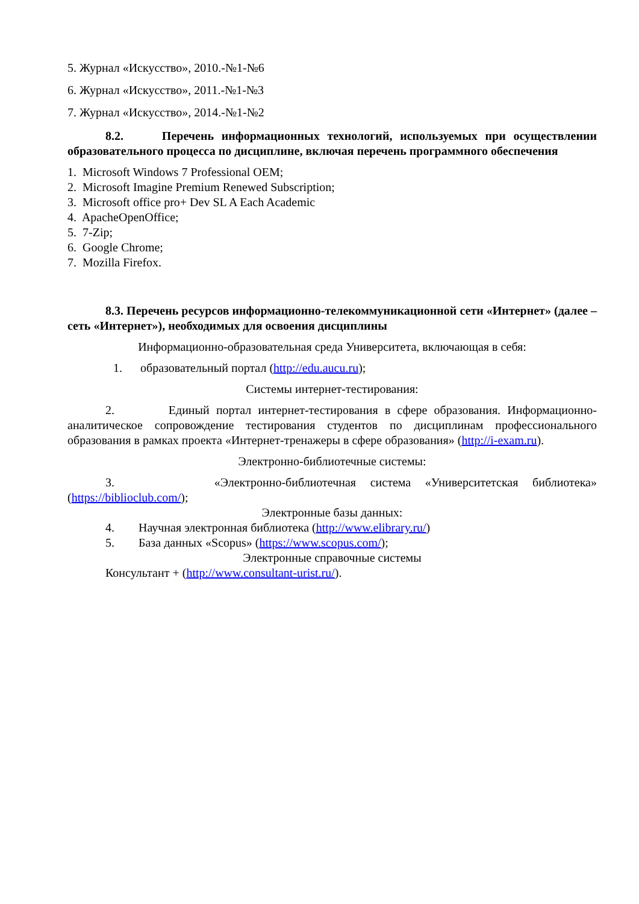5. Журнал «Искусство», 2010.-№1-№6
6. Журнал «Искусство», 2011.-№1-№3
7. Журнал «Искусство», 2014.-№1-№2
8.2. Перечень информационных технологий, используемых при осуществлении образовательного процесса по дисциплине, включая перечень программного обеспечения
1. Microsoft Windows 7 Professional OEM;
2. Microsoft Imagine Premium Renewed Subscription;
3. Microsoft office pro+ Dev SL A Each Academic
4. ApacheOpenOffice;
5. 7-Zip;
6. Google Chrome;
7. Mozilla Firefox.
8.3. Перечень ресурсов информационно-телекоммуникационной сети «Интернет» (далее – сеть «Интернет»), необходимых для освоения дисциплины
Информационно-образовательная среда Университета, включающая в себя:
1. образовательный портал (http://edu.aucu.ru);
Системы интернет-тестирования:
2. Единый портал интернет-тестирования в сфере образования. Информационно-аналитическое сопровождение тестирования студентов по дисциплинам профессионального образования в рамках проекта «Интернет-тренажеры в сфере образования» (http://i-exam.ru).
Электронно-библиотечные системы:
3. «Электронно-библиотечная система «Университетская библиотека» (https://biblioclub.com/);
Электронные базы данных:
4. Научная электронная библиотека (http://www.elibrary.ru/)
5. База данных «Scopus» (https://www.scopus.com/);
Электронные справочные системы
Консультант + (http://www.consultant-urist.ru/).